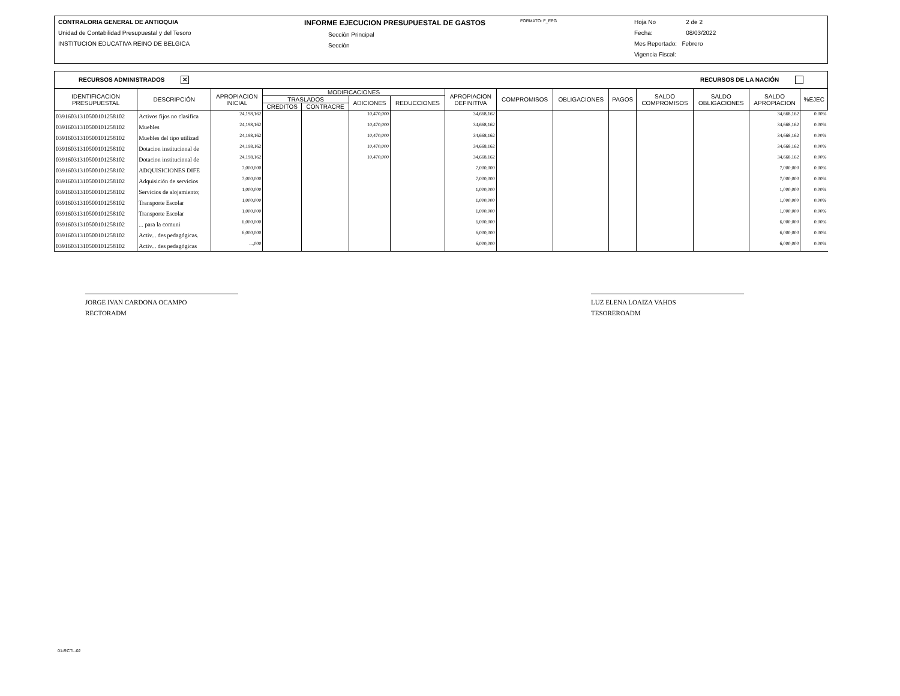CONTRALORIA GENERAL DE ANTIOQUIA
Unidad de Contabilidad Presupuestal y del Tesoro
INSTITUCION EDUCATIVA REINO DE BELGICA
INFORME EJECUCION PRESUPUESTAL DE GASTOS
Sección Principal
Sección
FORMATO: F_EPG
Hoja No 2 de 2
Fecha: 08/03/2022
Mes Reportado: Febrero
Vigencia Fiscal:
RECURSOS ADMINISTRADOS ✕ RECURSOS DE LA NACIÓN
| IDENTIFICACION PRESUPUESTAL | DESCRIPCIÓN | APROPIACION INICIAL | MODIFICACIONES | | | | APROPIACION DEFINITIVA | COMPROMISOS | OBLIGACIONES | PAGOS | SALDO COMPROMISOS | SALDO OBLIGACIONES | SALDO APROPIACION | %EJEC |
| --- | --- | --- | --- | --- | --- | --- | --- | --- | --- | --- | --- | --- | --- | --- |
| | | | TRASLADOS | | ADICIONES | REDUCCIONES | | | | | | | | |
| | | | CREDITOS | CONTRACRE | | | | | | | | | | |
| 039160313105001012581​02 | Activos fijos no clasifica | 24,198,162 | | | 10,470,000 | | 34,668,162 | | | | | | 34,668,162 | 0.00% |
| 039160313105001012581​02 | Muebles | 24,198,162 | | | 10,470,000 | | 34,668,162 | | | | | | 34,668,162 | 0.00% |
| 039160313105001012581​02 | Muebles del tipo utilizad | 24,198,162 | | | 10,470,000 | | 34,668,162 | | | | | | 34,668,162 | 0.00% |
| 039160313105001012581​02 | Dotacion institucional de | 24,198,162 | | | 10,470,000 | | 34,668,162 | | | | | | 34,668,162 | 0.00% |
| 039160313105001012581​02 | Dotacion institucional de | 24,198,162 | | | 10,470,000 | | 34,668,162 | | | | | | 34,668,162 | 0.00% |
| 039160313105001012581​02 | ADQUISICIONES DIFE | 7,000,000 | | | | | 7,000,000 | | | | | | 7,000,000 | 0.00% |
| 039160313105001012581​02 | Adquisición de servicios | 7,000,000 | | | | | 7,000,000 | | | | | | 7,000,000 | 0.00% |
| 039160313105001012581​02 | Servicios de alojamiento; | 1,000,000 | | | | | 1,000,000 | | | | | | 1,000,000 | 0.00% |
| 039160313105001012581​02 | Transporte Escolar | 1,000,000 | | | | | 1,000,000 | | | | | | 1,000,000 | 0.00% |
| 039160313105001012581​02 | Transporte Escolar | 1,000,000 | | | | | 1,000,000 | | | | | | 1,000,000 | 0.00% |
| 039160313105001012581​02 | ... para la comuni | 6,000,000 | | | | | 6,000,000 | | | | | | 6,000,000 | 0.00% |
| 039160313105001012581​02 | Activ... des pedagógicas. | 6,000,000 | | | | | 6,000,000 | | | | | | 6,000,000 | 0.00% |
| 039160313105001012581​02 | Activ... des pedagógicas | ...,000 | | | | | 6,000,000 | | | | | | 6,000,000 | 0.00% |
JORGE IVAN CARDONA OCAMPO
RECTORADM
LUZ ELENA LOAIZA VAHOS
TESOREROADM
01-RCTL-02